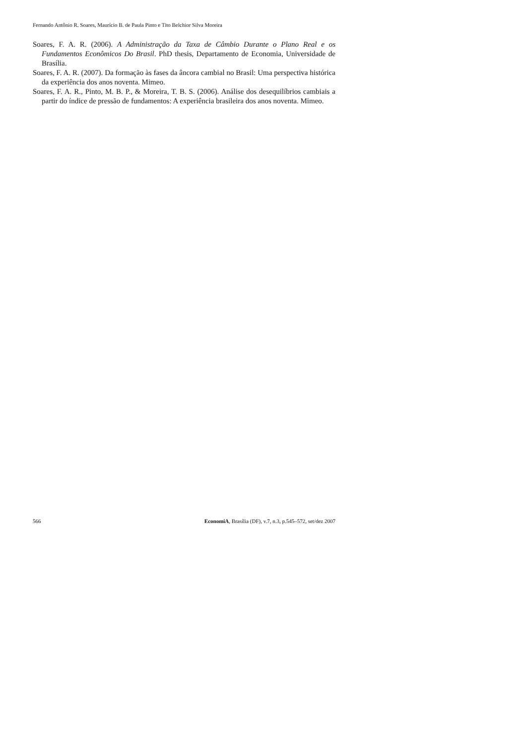Fernando Antônio R. Soares, Maurício B. de Paula Pinto e Tito Belchior Silva Moreira
Soares, F. A. R. (2006). A Administração da Taxa de Câmbio Durante o Plano Real e os Fundamentos Econômicos Do Brasil. PhD thesis, Departamento de Economia, Universidade de Brasília.
Soares, F. A. R. (2007). Da formação às fases da âncora cambial no Brasil: Uma perspectiva histórica da experiência dos anos noventa. Mimeo.
Soares, F. A. R., Pinto, M. B. P., & Moreira, T. B. S. (2006). Análise dos desequilíbrios cambiais a partir do índice de pressão de fundamentos: A experiência brasileira dos anos noventa. Mimeo.
566 EconomiA, Brasília (DF), v.7, n.3, p.545–572, set/dez 2007